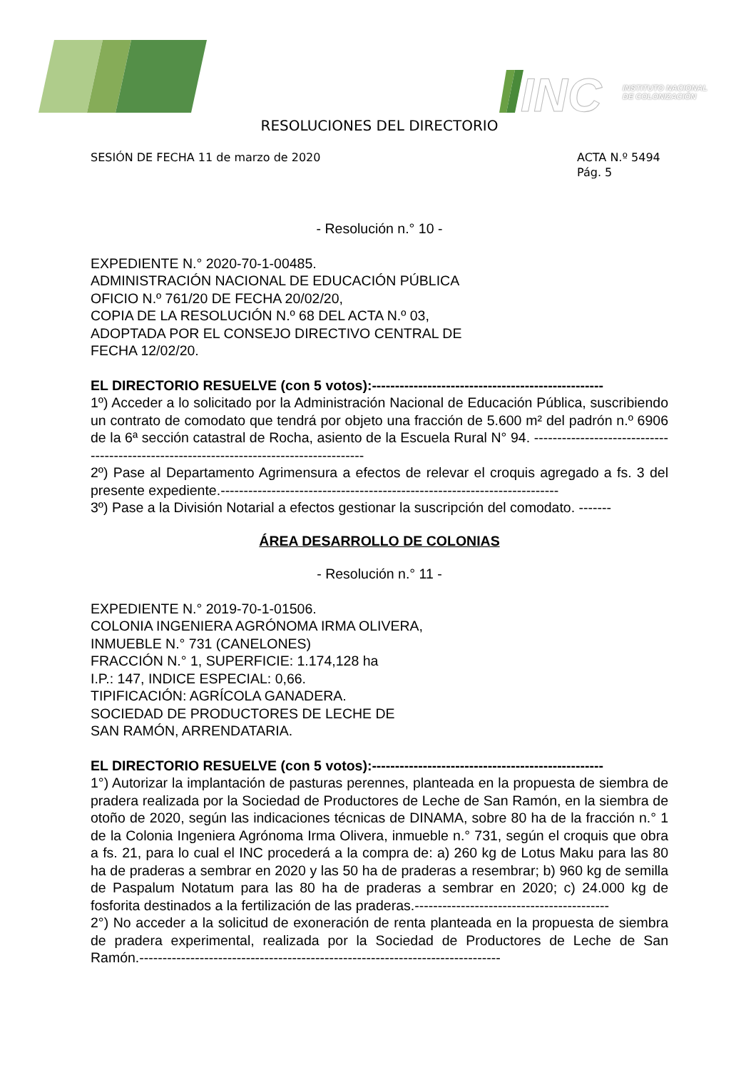INC
INSTITUTO NACIONAL
DE COLONIZACIÓN
RESOLUCIONES DEL DIRECTORIO
SESIÓN DE FECHA 11 de marzo de 2020
ACTA N.º 5494
Pág. 5
- Resolución n.° 10 -
EXPEDIENTE N.° 2020-70-1-00485.
ADMINISTRACIÓN NACIONAL DE EDUCACIÓN PÚBLICA
OFICIO N.º 761/20 DE FECHA 20/02/20,
COPIA DE LA RESOLUCIÓN N.º 68 DEL ACTA N.º 03,
ADOPTADA POR EL CONSEJO DIRECTIVO CENTRAL DE
FECHA 12/02/20.
EL DIRECTORIO RESUELVE (con 5 votos):--------------------------------------------------
1º) Acceder a lo solicitado por la Administración Nacional de Educación Pública, suscribiendo un contrato de comodato que tendrá por objeto una fracción de 5.600 m² del padrón n.º 6906 de la 6ª sección catastral de Rocha, asiento de la Escuela Rural N° 94. ----------------------------------------------------------------------------------------
2º) Pase al Departamento Agrimensura a efectos de relevar el croquis agregado a fs. 3 del presente expediente.-------------------------------------------------------------------------
3º) Pase a la División Notarial a efectos gestionar la suscripción del comodato. -------
ÁREA DESARROLLO DE COLONIAS
- Resolución n.° 11 -
EXPEDIENTE N.° 2019-70-1-01506.
COLONIA INGENIERA AGRÓNOMA IRMA OLIVERA,
INMUEBLE N.° 731 (CANELONES)
FRACCIÓN N.° 1, SUPERFICIE: 1.174,128 ha
I.P.: 147, INDICE ESPECIAL: 0,66.
TIPIFICACIÓN: AGRÍCOLA GANADERA.
SOCIEDAD DE PRODUCTORES DE LECHE DE
SAN RAMÓN, ARRENDATARIA.
EL DIRECTORIO RESUELVE (con 5 votos):--------------------------------------------------
1°) Autorizar la implantación de pasturas perennes, planteada en la propuesta de siembra de pradera realizada por la Sociedad de Productores de Leche de San Ramón, en la siembra de otoño de 2020, según las indicaciones técnicas de DINAMA, sobre 80 ha de la fracción n.° 1 de la Colonia Ingeniera Agrónoma Irma Olivera, inmueble n.° 731, según el croquis que obra a fs. 21, para lo cual el INC procederá a la compra de: a) 260 kg de Lotus Maku para las 80 ha de praderas a sembrar en 2020 y las 50 ha de praderas a resembrar; b) 960 kg de semilla de Paspalum Notatum para las 80 ha de praderas a sembrar en 2020; c) 24.000 kg de fosforita destinados a la fertilización de las praderas.------------------------------------------
2°) No acceder a la solicitud de exoneración de renta planteada en la propuesta de siembra de pradera experimental, realizada por la Sociedad de Productores de Leche de San Ramón.------------------------------------------------------------------------------